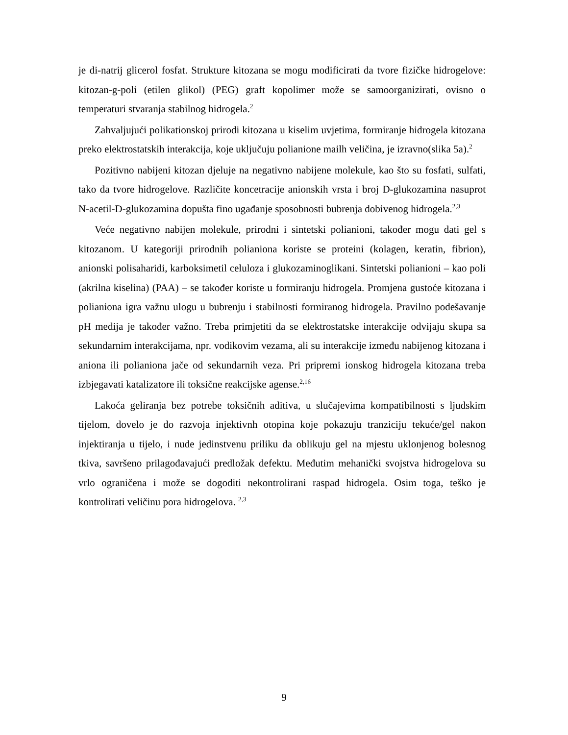je di-natrij glicerol fosfat. Strukture kitozana se mogu modificirati da tvore fizičke hidrogelove: kitozan-g-poli (etilen glikol) (PEG) graft kopolimer može se samoorganizirati, ovisno o temperaturi stvaranja stabilnog hidrogela.<sup>2</sup>
Zahvaljujući polikationskoj prirodi kitozana u kiselim uvjetima, formiranje hidrogela kitozana preko elektrostatskih interakcija, koje uključuju polianione mailh veličina, je izravno(slika 5a).<sup>2</sup>
Pozitivno nabijeni kitozan djeluje na negativno nabijene molekule, kao što su fosfati, sulfati, tako da tvore hidrogelove. Različite koncetracije anionskih vrsta i broj D-glukozamina nasuprot N-acetil-D-glukozamina dopušta fino ugađanje sposobnosti bubrenja dobivenog hidrogela.<sup>2,3</sup>
Veće negativno nabijen molekule, prirodni i sintetski polianioni, također mogu dati gel s kitozanom. U kategoriji prirodnih polianiona koriste se proteini (kolagen, keratin, fibrion), anionski polisaharidi, karboksimetil celuloza i glukozaminoglikani. Sintetski polianioni – kao poli (akrilna kiselina) (PAA) – se također koriste u formiranju hidrogela. Promjena gustoće kitozana i polianiona igra važnu ulogu u bubrenju i stabilnosti formiranog hidrogela. Pravilno podešavanje pH medija je također važno. Treba primjetiti da se elektrostatske interakcije odvijaju skupa sa sekundarnim interakcijama, npr. vodikovim vezama, ali su interakcije između nabijenog kitozana i aniona ili polianiona jače od sekundarnih veza. Pri pripremi ionskog hidrogela kitozana treba izbjegavati katalizatore ili toksične reakcijske agense.<sup>2,16</sup>
Lakoća geliranja bez potrebe toksičnih aditiva, u slučajevima kompatibilnosti s ljudskim tijelom, dovelo je do razvoja injektivnh otopina koje pokazuju tranziciju tekuće/gel nakon injektiranja u tijelo, i nude jedinstvenu priliku da oblikuju gel na mjestu uklonjenog bolesnog tkiva, savršeno prilagođavajući predložak defektu. Međutim mehanički svojstva hidrogelova su vrlo ograničena i može se dogoditi nekontrolirani raspad hidrogela. Osim toga, teško je kontrolirati veličinu pora hidrogelova. <sup>2,3</sup>
9